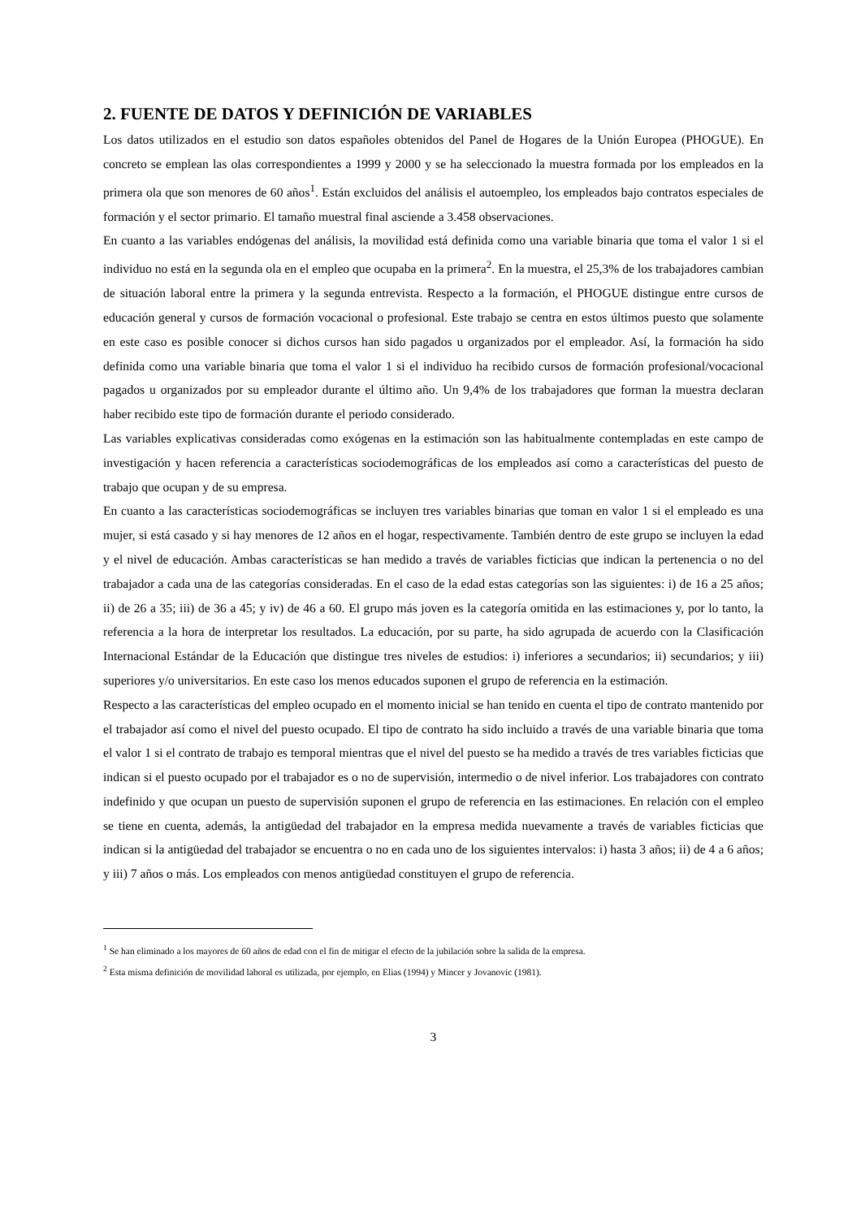2. FUENTE DE DATOS Y DEFINICIÓN DE VARIABLES
Los datos utilizados en el estudio son datos españoles obtenidos del Panel de Hogares de la Unión Europea (PHOGUE). En concreto se emplean las olas correspondientes a 1999 y 2000 y se ha seleccionado la muestra formada por los empleados en la primera ola que son menores de 60 años<sup>1</sup>. Están excluidos del análisis el autoempleo, los empleados bajo contratos especiales de formación y el sector primario. El tamaño muestral final asciende a 3.458 observaciones.
En cuanto a las variables endógenas del análisis, la movilidad está definida como una variable binaria que toma el valor 1 si el individuo no está en la segunda ola en el empleo que ocupaba en la primera<sup>2</sup>. En la muestra, el 25,3% de los trabajadores cambian de situación laboral entre la primera y la segunda entrevista. Respecto a la formación, el PHOGUE distingue entre cursos de educación general y cursos de formación vocacional o profesional. Este trabajo se centra en estos últimos puesto que solamente en este caso es posible conocer si dichos cursos han sido pagados u organizados por el empleador. Así, la formación ha sido definida como una variable binaria que toma el valor 1 si el individuo ha recibido cursos de formación profesional/vocacional pagados u organizados por su empleador durante el último año. Un 9,4% de los trabajadores que forman la muestra declaran haber recibido este tipo de formación durante el periodo considerado.
Las variables explicativas consideradas como exógenas en la estimación son las habitualmente contempladas en este campo de investigación y hacen referencia a características sociodemográficas de los empleados así como a características del puesto de trabajo que ocupan y de su empresa.
En cuanto a las características sociodemográficas se incluyen tres variables binarias que toman en valor 1 si el empleado es una mujer, si está casado y si hay menores de 12 años en el hogar, respectivamente. También dentro de este grupo se incluyen la edad y el nivel de educación. Ambas características se han medido a través de variables ficticias que indican la pertenencia o no del trabajador a cada una de las categorías consideradas. En el caso de la edad estas categorías son las siguientes: i) de 16 a 25 años; ii) de 26 a 35; iii) de 36 a 45; y iv) de 46 a 60. El grupo más joven es la categoría omitida en las estimaciones y, por lo tanto, la referencia a la hora de interpretar los resultados. La educación, por su parte, ha sido agrupada de acuerdo con la Clasificación Internacional Estándar de la Educación que distingue tres niveles de estudios: i) inferiores a secundarios; ii) secundarios; y iii) superiores y/o universitarios. En este caso los menos educados suponen el grupo de referencia en la estimación.
Respecto a las características del empleo ocupado en el momento inicial se han tenido en cuenta el tipo de contrato mantenido por el trabajador así como el nivel del puesto ocupado. El tipo de contrato ha sido incluido a través de una variable binaria que toma el valor 1 si el contrato de trabajo es temporal mientras que el nivel del puesto se ha medido a través de tres variables ficticias que indican si el puesto ocupado por el trabajador es o no de supervisión, intermedio o de nivel inferior. Los trabajadores con contrato indefinido y que ocupan un puesto de supervisión suponen el grupo de referencia en las estimaciones. En relación con el empleo se tiene en cuenta, además, la antigüedad del trabajador en la empresa medida nuevamente a través de variables ficticias que indican si la antigüedad del trabajador se encuentra o no en cada uno de los siguientes intervalos: i) hasta 3 años; ii) de 4 a 6 años; y iii) 7 años o más. Los empleados con menos antigüedad constituyen el grupo de referencia.
<sup>1</sup> Se han eliminado a los mayores de 60 años de edad con el fin de mitigar el efecto de la jubilación sobre la salida de la empresa.
<sup>2</sup> Esta misma definición de movilidad laboral es utilizada, por ejemplo, en Elias (1994) y Mincer y Jovanovic (1981).
3